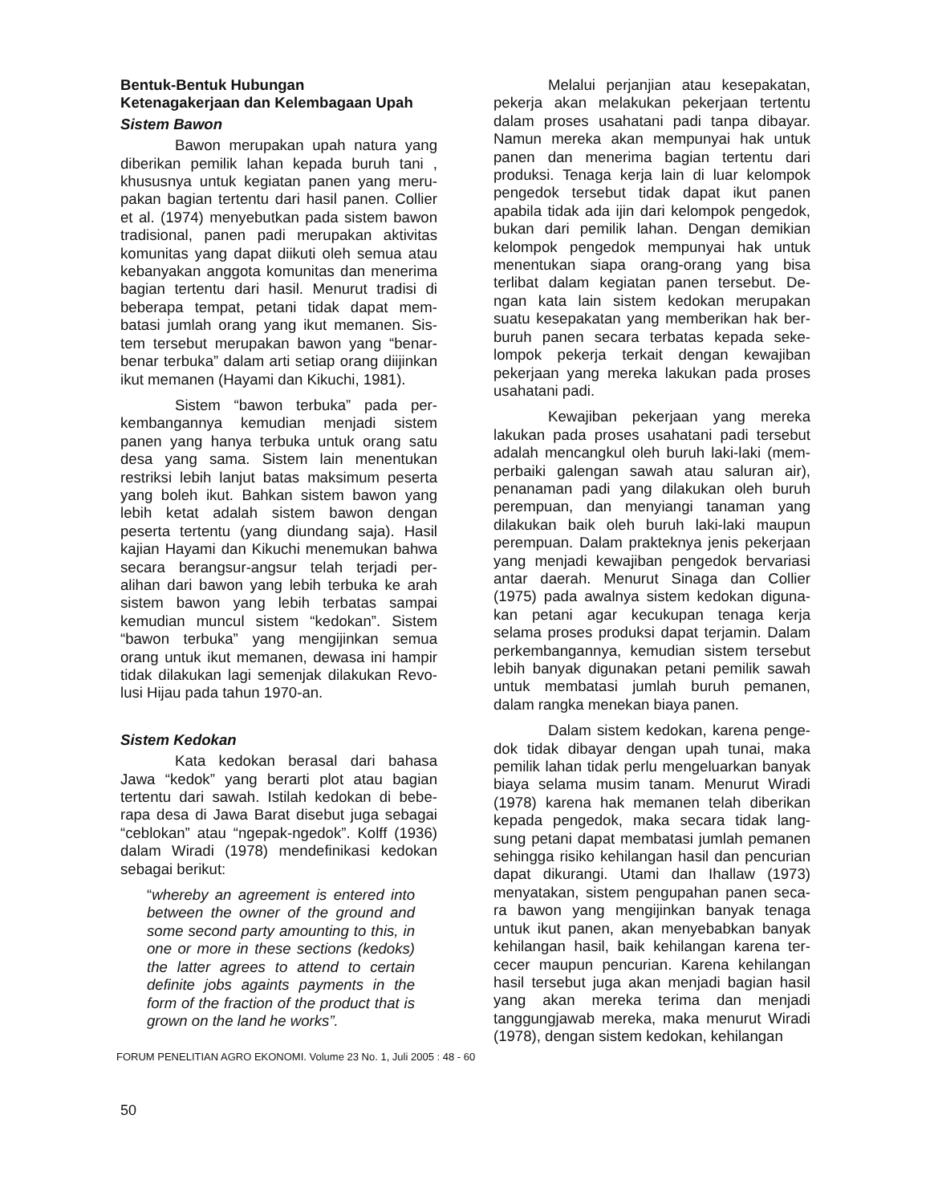Bentuk-Bentuk Hubungan
Ketenagakerjaan dan Kelembagaan Upah
Sistem Bawon
Bawon merupakan upah natura yang diberikan pemilik lahan kepada buruh tani , khususnya untuk kegiatan panen yang meru-pakan bagian tertentu dari hasil panen. Collier et al. (1974) menyebutkan pada sistem bawon tradisional, panen padi merupakan aktivitas komunitas yang dapat diikuti oleh semua atau kebanyakan anggota komunitas dan menerima bagian tertentu dari hasil. Menurut tradisi di beberapa tempat, petani tidak dapat mem-batasi jumlah orang yang ikut memanen. Sis-tem tersebut merupakan bawon yang “benar-benar terbuka” dalam arti setiap orang diijinkan ikut memanen (Hayami dan Kikuchi, 1981).
Sistem “bawon terbuka” pada per-kembangannya kemudian menjadi sistem panen yang hanya terbuka untuk orang satu desa yang sama. Sistem lain menentukan restriksi lebih lanjut batas maksimum peserta yang boleh ikut. Bahkan sistem bawon yang lebih ketat adalah sistem bawon dengan peserta tertentu (yang diundang saja). Hasil kajian Hayami dan Kikuchi menemukan bahwa secara berangsur-angsur telah terjadi per-alihan dari bawon yang lebih terbuka ke arah sistem bawon yang lebih terbatas sampai kemudian muncul sistem “kedokan”. Sistem “bawon terbuka” yang mengijinkan semua orang untuk ikut memanen, dewasa ini hampir tidak dilakukan lagi semenjak dilakukan Revo-lusi Hijau pada tahun 1970-an.
Sistem Kedokan
Kata kedokan berasal dari bahasa Jawa “kedok” yang berarti plot atau bagian tertentu dari sawah. Istilah kedokan di bebe-rapa desa di Jawa Barat disebut juga sebagai “ceblokan” atau “ngepak-ngedok”. Kolff (1936) dalam Wiradi (1978) mendefinikasi kedokan sebagai berikut:
“whereby an agreement is entered into between the owner of the ground and some second party amounting to this, in one or more in these sections (kedoks) the latter agrees to attend to certain definite jobs againts payments in the form of the fraction of the product that is grown on the land he works”.
Melalui perjanjian atau kesepakatan, pekerja akan melakukan pekerjaan tertentu dalam proses usahatani padi tanpa dibayar. Namun mereka akan mempunyai hak untuk panen dan menerima bagian tertentu dari produksi. Tenaga kerja lain di luar kelompok pengedok tersebut tidak dapat ikut panen apabila tidak ada ijin dari kelompok pengedok, bukan dari pemilik lahan. Dengan demikian kelompok pengedok mempunyai hak untuk menentukan siapa orang-orang yang bisa terlibat dalam kegiatan panen tersebut. De-ngan kata lain sistem kedokan merupakan suatu kesepakatan yang memberikan hak ber-buruh panen secara terbatas kepada seke-lompok pekerja terkait dengan kewajiban pekerjaan yang mereka lakukan pada proses usahatani padi.
Kewajiban pekerjaan yang mereka lakukan pada proses usahatani padi tersebut adalah mencangkul oleh buruh laki-laki (mem-perbaiki galengan sawah atau saluran air), penanaman padi yang dilakukan oleh buruh perempuan, dan menyiangi tanaman yang dilakukan baik oleh buruh laki-laki maupun perempuan. Dalam prakteknya jenis pekerjaan yang menjadi kewajiban pengedok bervariasi antar daerah. Menurut Sinaga dan Collier (1975) pada awalnya sistem kedokan diguna-kan petani agar kecukupan tenaga kerja selama proses produksi dapat terjamin. Dalam perkembangannya, kemudian sistem tersebut lebih banyak digunakan petani pemilik sawah untuk membatasi jumlah buruh pemanen, dalam rangka menekan biaya panen.
Dalam sistem kedokan, karena penge-dok tidak dibayar dengan upah tunai, maka pemilik lahan tidak perlu mengeluarkan banyak biaya selama musim tanam. Menurut Wiradi (1978) karena hak memanen telah diberikan kepada pengedok, maka secara tidak lang-sung petani dapat membatasi jumlah pemanen sehingga risiko kehilangan hasil dan pencurian dapat dikurangi. Utami dan Ihallaw (1973) menyatakan, sistem pengupahan panen seca-ra bawon yang mengijinkan banyak tenaga untuk ikut panen, akan menyebabkan banyak kehilangan hasil, baik kehilangan karena ter-cecer maupun pencurian. Karena kehilangan hasil tersebut juga akan menjadi bagian hasil yang akan mereka terima dan menjadi tanggungjawab mereka, maka menurut Wiradi (1978), dengan sistem kedokan, kehilangan
FORUM PENELITIAN AGRO EKONOMI. Volume 23 No. 1, Juli 2005 : 48 - 60
50